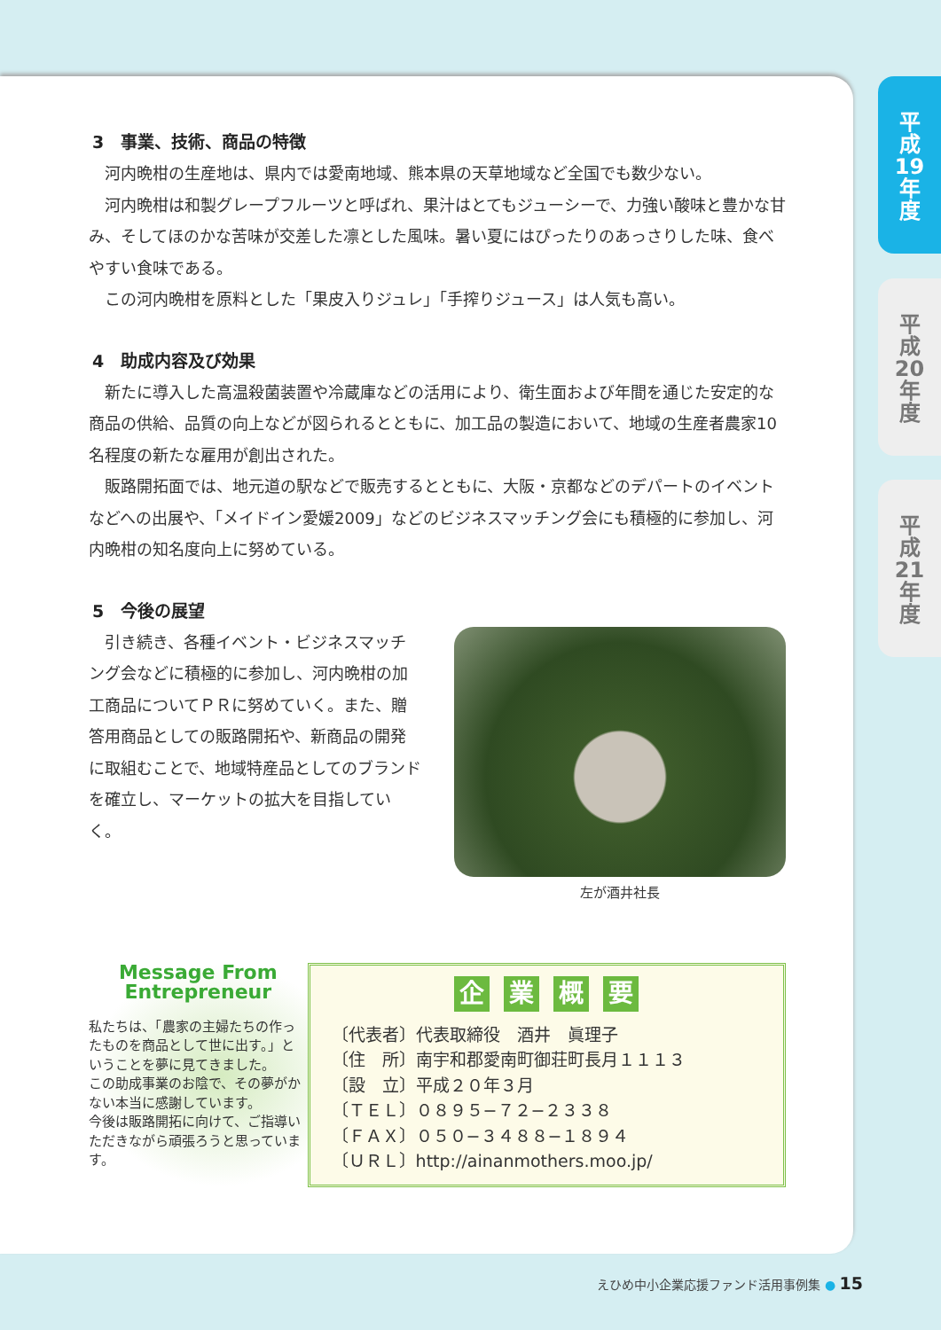平
成
19
年
度
平
成
20
年
度
平
成
21
年
度
3　事業、技術、商品の特徴
河内晩柑の生産地は、県内では愛南地域、熊本県の天草地域など全国でも数少ない。
河内晩柑は和製グレープフルーツと呼ばれ、果汁はとてもジューシーで、力強い酸味と豊かな甘み、そしてほのかな苦味が交差した凛とした風味。暑い夏にはぴったりのあっさりした味、食べやすい食味である。
この河内晩柑を原料とした「果皮入りジュレ」「手搾りジュース」は人気も高い。
4　助成内容及び効果
新たに導入した高温殺菌装置や冷蔵庫などの活用により、衛生面および年間を通じた安定的な商品の供給、品質の向上などが図られるとともに、加工品の製造において、地域の生産者農家10名程度の新たな雇用が創出された。
販路開拓面では、地元道の駅などで販売するとともに、大阪・京都などのデパートのイベントなどへの出展や、「メイドイン愛媛2009」などのビジネスマッチング会にも積極的に参加し、河内晩柑の知名度向上に努めている。
5　今後の展望
引き続き、各種イベント・ビジネスマッチング会などに積極的に参加し、河内晩柑の加工商品についてＰＲに努めていく。また、贈答用商品としての販路開拓や、新商品の開発に取組むことで、地域特産品としてのブランドを確立し、マーケットの拡大を目指していく。
左が酒井社長
Message From
Entrepreneur
私たちは、「農家の主婦たちの作ったものを商品として世に出す。」ということを夢に見てきました。
この助成事業のお陰で、その夢がかない本当に感謝しています。
今後は販路開拓に向けて、ご指導いただきながら頑張ろうと思っています。
企 業 概 要
〔代表者〕代表取締役　酒井　眞理子
〔住　所〕南宇和郡愛南町御荘町長月１１１３
〔設　立〕平成２０年３月
〔ＴＥＬ〕０８９５−７２−２３３８
〔ＦＡＸ〕０５０−３４８８−１８９４
〔ＵＲＬ〕http://ainanmothers.moo.jp/
えひめ中小企業応援ファンド活用事例集 ● 15